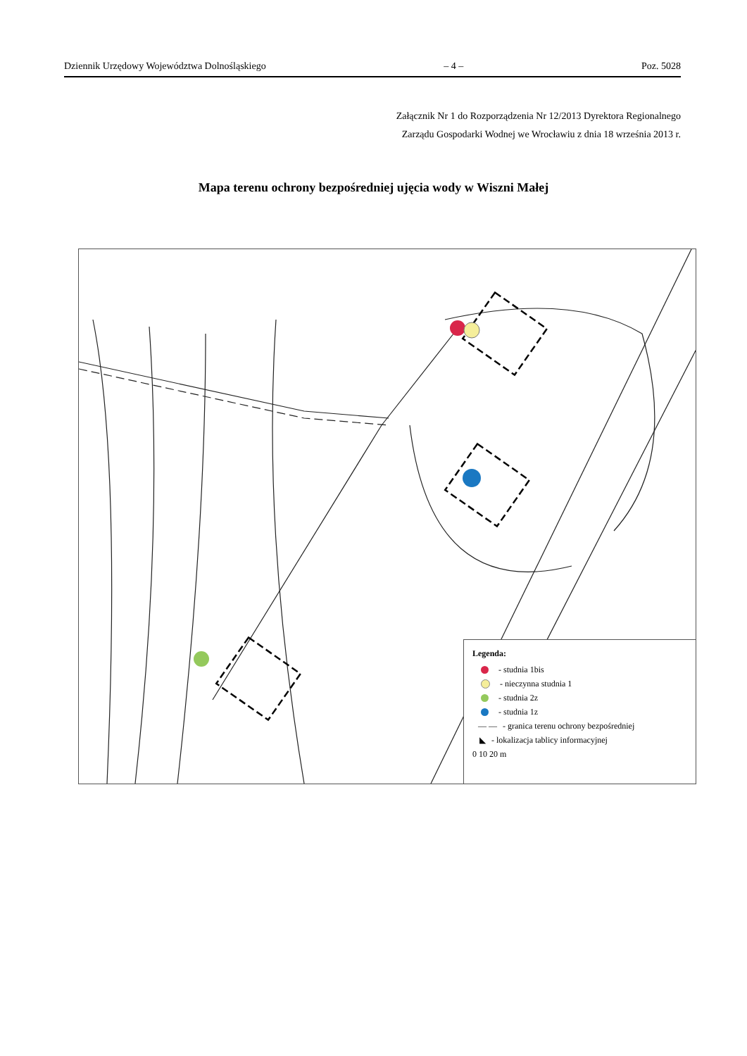Dziennik Urzędowy Województwa Dolnośląskiego – 4 – Poz. 5028
Załącznik Nr 1 do Rozporządzenia Nr 12/2013 Dyrektora Regionalnego
Zarządu Gospodarki Wodnej we Wrocławiu z dnia 18 września 2013 r.
Mapa terenu ochrony bezpośredniej ujęcia wody w Wiszni Małej
Legenda:
- studnia 1bis
- nieczynna studnia 1
- studnia 2z
- studnia 1z
— — - granica terenu ochrony bezpośredniej
◣ - lokalizacja tablicy informacyjnej
0 10 20 m